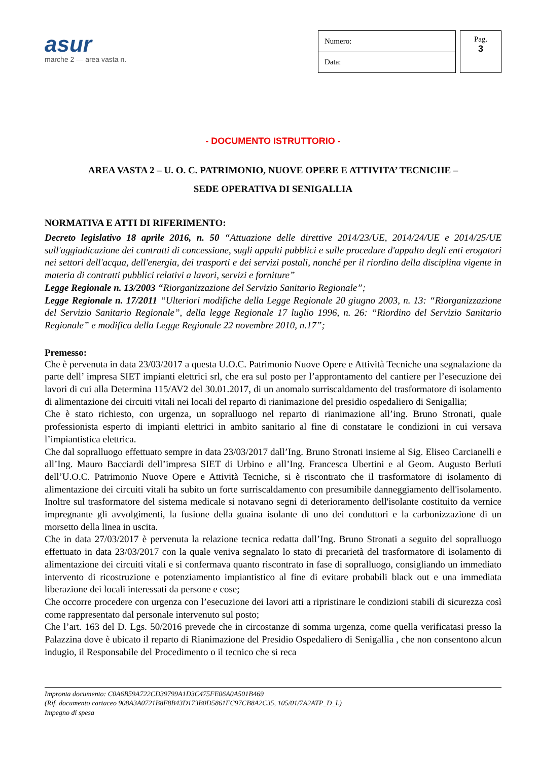asur
marche 2 — area vasta n.
| Numero: |
| Data: |
Pag.
3
- DOCUMENTO ISTRUTTORIO -
AREA VASTA 2 – U. O. C. PATRIMONIO, NUOVE OPERE E ATTIVITA’ TECNICHE –
SEDE OPERATIVA DI SENIGALLIA
NORMATIVA E ATTI DI RIFERIMENTO:
Decreto legislativo 18 aprile 2016, n. 50 “Attuazione delle direttive 2014/23/UE, 2014/24/UE e 2014/25/UE sull'aggiudicazione dei contratti di concessione, sugli appalti pubblici e sulle procedure d'appalto degli enti erogatori nei settori dell'acqua, dell'energia, dei trasporti e dei servizi postali, nonché per il riordino della disciplina vigente in materia di contratti pubblici relativi a lavori, servizi e forniture”
Legge Regionale n. 13/2003 “Riorganizzazione del Servizio Sanitario Regionale”;
Legge Regionale n. 17/2011 “Ulteriori modifiche della Legge Regionale 20 giugno 2003, n. 13: “Riorganizzazione del Servizio Sanitario Regionale”, della legge Regionale 17 luglio 1996, n. 26: “Riordino del Servizio Sanitario Regionale” e modifica della Legge Regionale 22 novembre 2010, n.17”;
Premesso:
Che è pervenuta in data 23/03/2017 a questa U.O.C. Patrimonio Nuove Opere e Attività Tecniche una segnalazione da parte dell’ impresa SIET impianti elettrici srl, che era sul posto per l’approntamento del cantiere per l’esecuzione dei lavori di cui alla Determina 115/AV2 del 30.01.2017, di un anomalo surriscaldamento del trasformatore di isolamento di alimentazione dei circuiti vitali nei locali del reparto di rianimazione del presidio ospedaliero di Senigallia;
Che è stato richiesto, con urgenza, un sopralluogo nel reparto di rianimazione all’ing. Bruno Stronati, quale professionista esperto di impianti elettrici in ambito sanitario al fine di constatare le condizioni in cui versava l’impiantistica elettrica.
Che dal sopralluogo effettuato sempre in data 23/03/2017 dall’Ing. Bruno Stronati insieme al Sig. Eliseo Carcianelli e all’Ing. Mauro Bacciardi dell’impresa SIET di Urbino e all’Ing. Francesca Ubertini e al Geom. Augusto Berluti dell’U.O.C. Patrimonio Nuove Opere e Attività Tecniche, si è riscontrato che il trasformatore di isolamento di alimentazione dei circuiti vitali ha subito un forte surriscaldamento con presumibile danneggiamento dell'isolamento. Inoltre sul trasformatore del sistema medicale si notavano segni di deterioramento dell'isolante costituito da vernice impregnante gli avvolgimenti, la fusione della guaina isolante di uno dei conduttori e la carbonizzazione di un morsetto della linea in uscita.
Che in data 27/03/2017 è pervenuta la relazione tecnica redatta dall’Ing. Bruno Stronati a seguito del sopralluogo effettuato in data 23/03/2017 con la quale veniva segnalato lo stato di precarietà del trasformatore di isolamento di alimentazione dei circuiti vitali e si confermava quanto riscontrato in fase di sopralluogo, consigliando un immediato intervento di ricostruzione e potenziamento impiantistico al fine di evitare probabili black out e una immediata liberazione dei locali interessati da persone e cose;
Che occorre procedere con urgenza con l’esecuzione dei lavori atti a ripristinare le condizioni stabili di sicurezza così come rappresentato dal personale intervenuto sul posto;
Che l’art. 163 del D. Lgs. 50/2016 prevede che in circostanze di somma urgenza, come quella verificatasi presso la Palazzina dove è ubicato il reparto di Rianimazione del Presidio Ospedaliero di Senigallia , che non consentono alcun indugio, il Responsabile del Procedimento o il tecnico che si reca
Impronta documento: C0A6B59A722CD39799A1D3C475FE06A0A501B469
(Rif. documento cartaceo 908A3A0721B8F8B43D173B0D5861FC97CB8A2C35, 105/01/7A2ATP_D_L)
Impegno di spesa